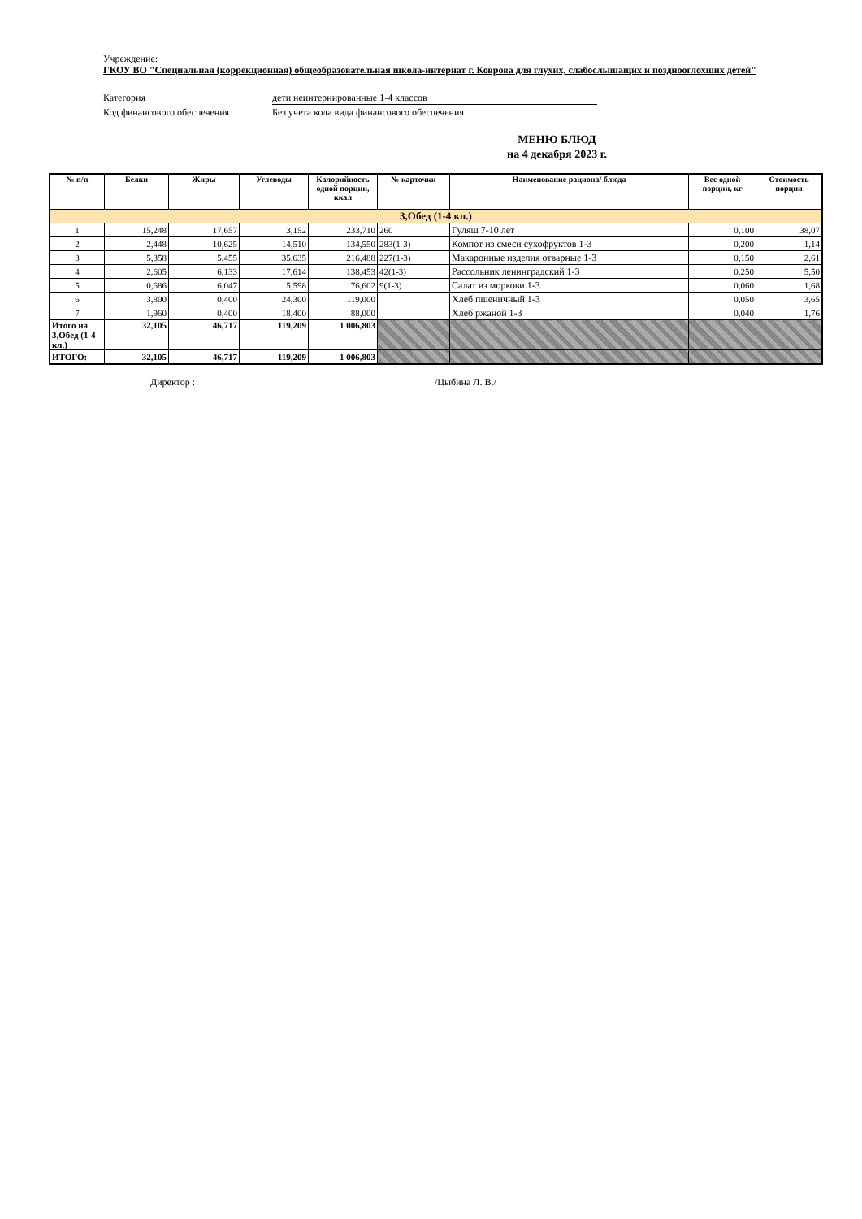Учреждение:
ГКОУ ВО "Специальная (коррекционная) общеобразовательная школа-интернат г. Коврова для глухих, слабослышащих и позднооглохших детей"
Категория дети неинтернированные 1-4 классов
Код финансового обеспечения Без учета кода вида финансового обеспечения
МЕНЮ БЛЮД
на 4 декабря 2023 г.
| № п/п | Белки | Жиры | Углеводы | Калорийность одной порции, ккал | № карточки | Наименование рациона/ блюда | Вес одной порции, кг | Стоимость порции |
| --- | --- | --- | --- | --- | --- | --- | --- | --- |
| 3,Обед (1-4 кл.) | | | | | | | | |
| 1 | 15,248 | 17,657 | 3,152 | 233,710 | 260 | Гуляш 7-10 лет | 0,100 | 38,07 |
| 2 | 2,448 | 10,625 | 14,510 | 134,550 | 283(1-3) | Компот из смеси сухофруктов 1-3 | 0,200 | 1,14 |
| 3 | 5,358 | 5,455 | 35,635 | 216,488 | 227(1-3) | Макаронные изделия отварные 1-3 | 0,150 | 2,61 |
| 4 | 2,605 | 6,133 | 17,614 | 138,453 | 42(1-3) | Рассольник ленинградский 1-3 | 0,250 | 5,50 |
| 5 | 0,686 | 6,047 | 5,598 | 76,602 | 9(1-3) | Салат из моркови 1-3 | 0,060 | 1,68 |
| 6 | 3,800 | 0,400 | 24,300 | 119,000 | | Хлеб пшеничный 1-3 | 0,050 | 3,65 |
| 7 | 1,960 | 0,400 | 18,400 | 88,000 | | Хлеб ржаной 1-3 | 0,040 | 1,76 |
| Итого на 3,Обед (1-4 кл.) | 32,105 | 46,717 | 119,209 | 1 006,803 | | | | |
| ИТОГО: | 32,105 | 46,717 | 119,209 | 1 006,803 | | | | |
Директор : /Цыбина Л. В./